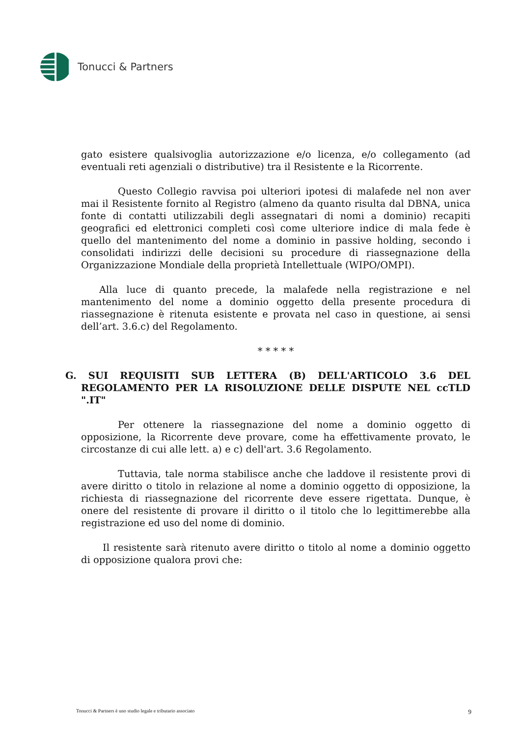Tonucci & Partners
gato esistere qualsivoglia autorizzazione e/o licenza, e/o collegamento (ad eventuali reti agenziali o distributive) tra il Resistente e la Ricorrente.
Questo Collegio ravvisa poi ulteriori ipotesi di malafede nel non aver mai il Resistente fornito al Registro (almeno da quanto risulta dal DBNA, unica fonte di contatti utilizzabili degli assegnatari di nomi a dominio) recapiti geografici ed elettronici completi così come ulteriore indice di mala fede è quello del mantenimento del nome a dominio in passive holding, secondo i consolidati indirizzi delle decisioni su procedure di riassegnazione della Organizzazione Mondiale della proprietà Intellettuale (WIPO/OMPI).
Alla luce di quanto precede, la malafede nella registrazione e nel mantenimento del nome a dominio oggetto della presente procedura di riassegnazione è ritenuta esistente e provata nel caso in questione, ai sensi dell’art. 3.6.c) del Regolamento.
* * * * *
G. SUI REQUISITI SUB LETTERA (B) DELL'ARTICOLO 3.6 DEL REGOLAMENTO PER LA RISOLUZIONE DELLE DISPUTE NEL ccTLD ".IT"
Per ottenere la riassegnazione del nome a dominio oggetto di opposizione, la Ricorrente deve provare, come ha effettivamente provato, le circostanze di cui alle lett. a) e c) dell'art. 3.6 Regolamento.
Tuttavia, tale norma stabilisce anche che laddove il resistente provi di avere diritto o titolo in relazione al nome a dominio oggetto di opposizione, la richiesta di riassegnazione del ricorrente deve essere rigettata. Dunque, è onere del resistente di provare il diritto o il titolo che lo legittimerebbe alla registrazione ed uso del nome di dominio.
Il resistente sarà ritenuto avere diritto o titolo al nome a dominio oggetto di opposizione qualora provi che:
Tonucci & Partners è uno studio legale e tributario associato 9